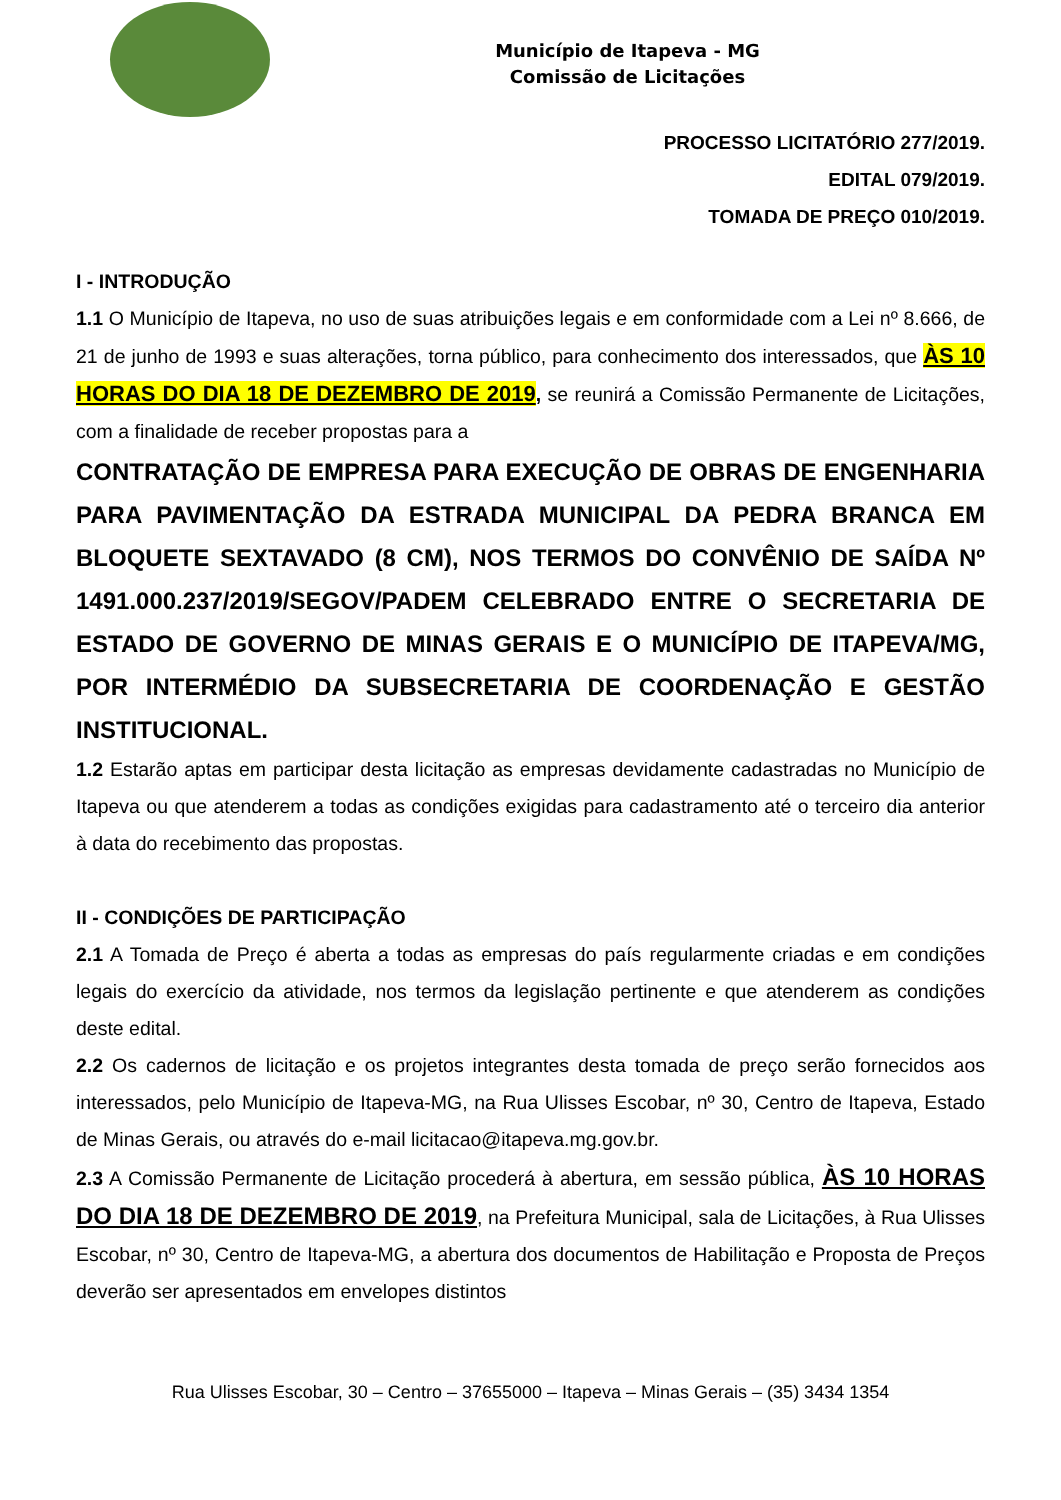Município de Itapeva - MG
Comissão de Licitações
PROCESSO LICITATÓRIO 277/2019.
EDITAL 079/2019.
TOMADA DE PREÇO 010/2019.
I - INTRODUÇÃO
1.1 O Município de Itapeva, no uso de suas atribuições legais e em conformidade com a Lei nº 8.666, de 21 de junho de 1993 e suas alterações, torna público, para conhecimento dos interessados, que ÀS 10 HORAS DO DIA 18 DE DEZEMBRO DE 2019, se reunirá a Comissão Permanente de Licitações, com a finalidade de receber propostas para a
CONTRATAÇÃO DE EMPRESA PARA EXECUÇÃO DE OBRAS DE ENGENHARIA PARA PAVIMENTAÇÃO DA ESTRADA MUNICIPAL DA PEDRA BRANCA EM BLOQUETE SEXTAVADO (8 CM), NOS TERMOS DO CONVÊNIO DE SAÍDA Nº 1491.000.237/2019/SEGOV/PADEM CELEBRADO ENTRE O SECRETARIA DE ESTADO DE GOVERNO DE MINAS GERAIS E O MUNICÍPIO DE ITAPEVA/MG, POR INTERMÉDIO DA SUBSECRETARIA DE COORDENAÇÃO E GESTÃO INSTITUCIONAL.
1.2 Estarão aptas em participar desta licitação as empresas devidamente cadastradas no Município de Itapeva ou que atenderem a todas as condições exigidas para cadastramento até o terceiro dia anterior à data do recebimento das propostas.
II - CONDIÇÕES DE PARTICIPAÇÃO
2.1 A Tomada de Preço é aberta a todas as empresas do país regularmente criadas e em condições legais do exercício da atividade, nos termos da legislação pertinente e que atenderem as condições deste edital.
2.2 Os cadernos de licitação e os projetos integrantes desta tomada de preço serão fornecidos aos interessados, pelo Município de Itapeva-MG, na Rua Ulisses Escobar, nº 30, Centro de Itapeva, Estado de Minas Gerais, ou através do e-mail licitacao@itapeva.mg.gov.br.
2.3 A Comissão Permanente de Licitação procederá à abertura, em sessão pública, ÀS 10 HORAS DO DIA 18 DE DEZEMBRO DE 2019, na Prefeitura Municipal, sala de Licitações, à Rua Ulisses Escobar, nº 30, Centro de Itapeva-MG, a abertura dos documentos de Habilitação e Proposta de Preços deverão ser apresentados em envelopes distintos
Rua Ulisses Escobar, 30 – Centro – 37655000 – Itapeva – Minas Gerais – (35) 3434 1354